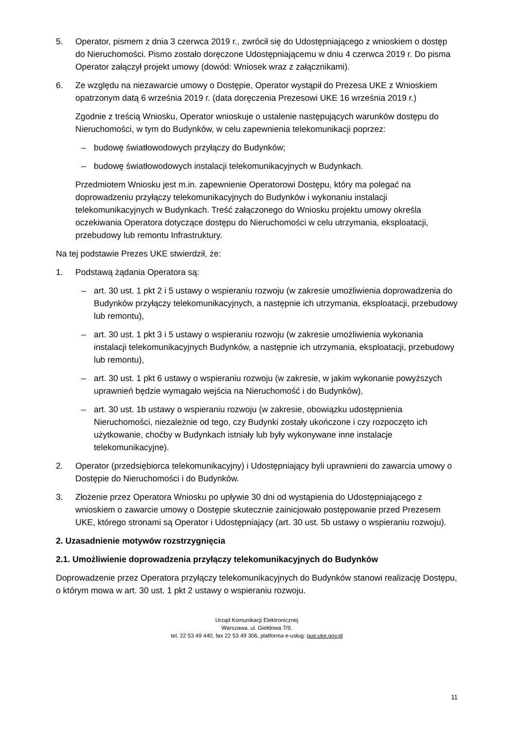5. Operator, pismem z dnia 3 czerwca 2019 r., zwrócił się do Udostępniającego z wnioskiem o dostęp do Nieruchomości. Pismo zostało doręczone Udostępniającemu w dniu 4 czerwca 2019 r. Do pisma Operator załączył projekt umowy (dowód: Wniosek wraz z załącznikami).
6. Ze względu na niezawarcie umowy o Dostępie, Operator wystąpił do Prezesa UKE z Wnioskiem opatrzonym datą 6 września 2019 r. (data doręczenia Prezesowi UKE 16 września 2019 r.)
Zgodnie z treścią Wniosku, Operator wnioskuje o ustalenie następujących warunków dostępu do Nieruchomości, w tym do Budynków, w celu zapewnienia telekomunikacji poprzez:
– budowę światłowodowych przyłączy do Budynków;
– budowę światłowodowych instalacji telekomunikacyjnych w Budynkach.
Przedmiotem Wniosku jest m.in. zapewnienie Operatorowi Dostępu, który ma polegać na doprowadzeniu przyłączy telekomunikacyjnych do Budynków i wykonaniu instalacji telekomunikacyjnych w Budynkach. Treść załączonego do Wniosku projektu umowy określa oczekiwania Operatora dotyczące dostępu do Nieruchomości w celu utrzymania, eksploatacji, przebudowy lub remontu Infrastruktury.
Na tej podstawie Prezes UKE stwierdził, że:
1. Podstawą żądania Operatora są:
– art. 30 ust. 1 pkt 2 i 5 ustawy o wspieraniu rozwoju (w zakresie umożliwienia doprowadzenia do Budynków przyłączy telekomunikacyjnych, a następnie ich utrzymania, eksploatacji, przebudowy lub remontu),
– art. 30 ust. 1 pkt 3 i 5 ustawy o wspieraniu rozwoju (w zakresie umożliwienia wykonania instalacji telekomunikacyjnych Budynków, a następnie ich utrzymania, eksploatacji, przebudowy lub remontu),
– art. 30 ust. 1 pkt 6 ustawy o wspieraniu rozwoju (w zakresie, w jakim wykonanie powyższych uprawnień będzie wymagało wejścia na Nieruchomość i do Budynków),
– art. 30 ust. 1b ustawy o wspieraniu rozwoju (w zakresie, obowiązku udostępnienia Nieruchomości, niezależnie od tego, czy Budynki zostały ukończone i czy rozpoczęto ich użytkowanie, choćby w Budynkach istniały lub były wykonywane inne instalacje telekomunikacyjne).
2. Operator (przedsiębiorca telekomunikacyjny) i Udostępniający byli uprawnieni do zawarcia umowy o Dostępie do Nieruchomości i do Budynków.
3. Złożenie przez Operatora Wniosku po upływie 30 dni od wystąpienia do Udostępniającego z wnioskiem o zawarcie umowy o Dostępie skutecznie zainicjowało postępowanie przed Prezesem UKE, którego stronami są Operator i Udostępniający (art. 30 ust. 5b ustawy o wspieraniu rozwoju).
2. Uzasadnienie motywów rozstrzygnięcia
2.1. Umożliwienie doprowadzenia przyłączy telekomunikacyjnych do Budynków
Doprowadzenie przez Operatora przyłączy telekomunikacyjnych do Budynków stanowi realizację Dostępu, o którym mowa w art. 30 ust. 1 pkt 2 ustawy o wspieraniu rozwoju.
Urząd Komunikacji Elektronicznej
Warszawa, ul. Giełdowa 7/9,
tel. 22 53 49 440, fax 22 53 49 306, platforma e-usług: pue.uke.gov.pl
11